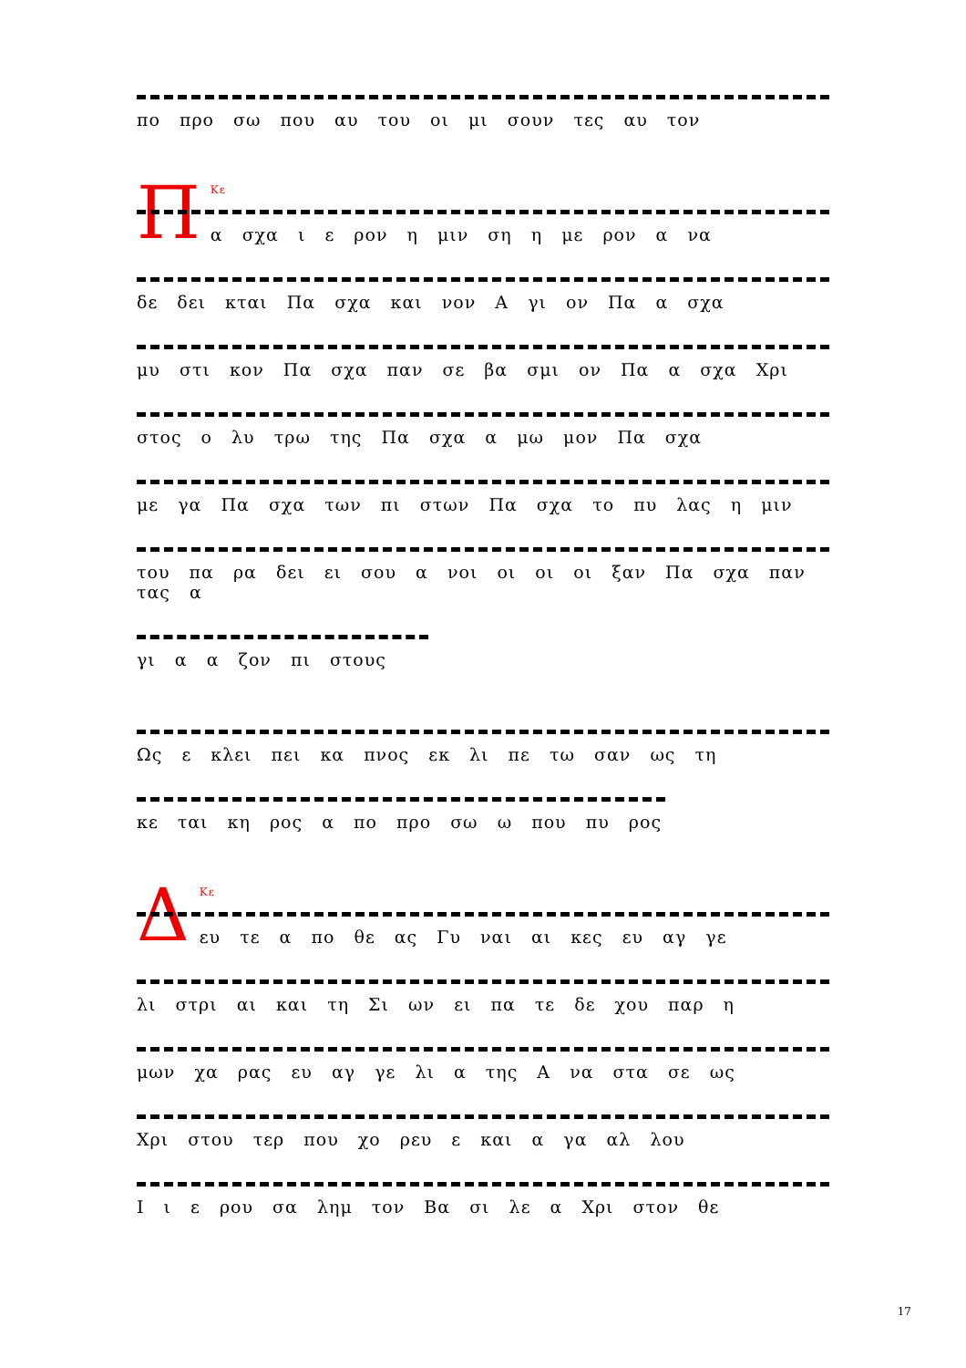πο προ σω που αυ του οι μι σουν τες αυ τον
ΠΚε
α σχα ι ε ρον η μιν ση η με ρον α να
δε δει κται Πα σχα και νον Α γι ον Πα α σχα
μυ στι κον Πα σχα παν σε βα σμι ον Πα α σχα Χρι
στος ο λυ τρω της Πα σχα α μω μον Πα σχα
με γα Πα σχα των πι στων Πα σχα το πυ λας η μιν
του πα ρα δει ει σου α νοι οι οι οι ξαν Πα σχα παν τας α
γι α α ζον πι στους
Ως ε κλει πει κα πνος εκ λι πε τω σαν ως τη
κε ται κη ρος α πο προ σω ω που πυ ρος
ΔΚε
ευ τε α πο θε ας Γυ ναι αι κες ευ αγ γε
λι στρι αι και τη Σι ων ει πα τε δε χου παρ η
μων χα ρας ευ αγ γε λι α της Α να στα σε ως
Χρι στου τερ που χο ρευ ε και α γα αλ λου
Ι ι ε ρου σα λημ τον Βα σι λε α Χρι στον θε
17